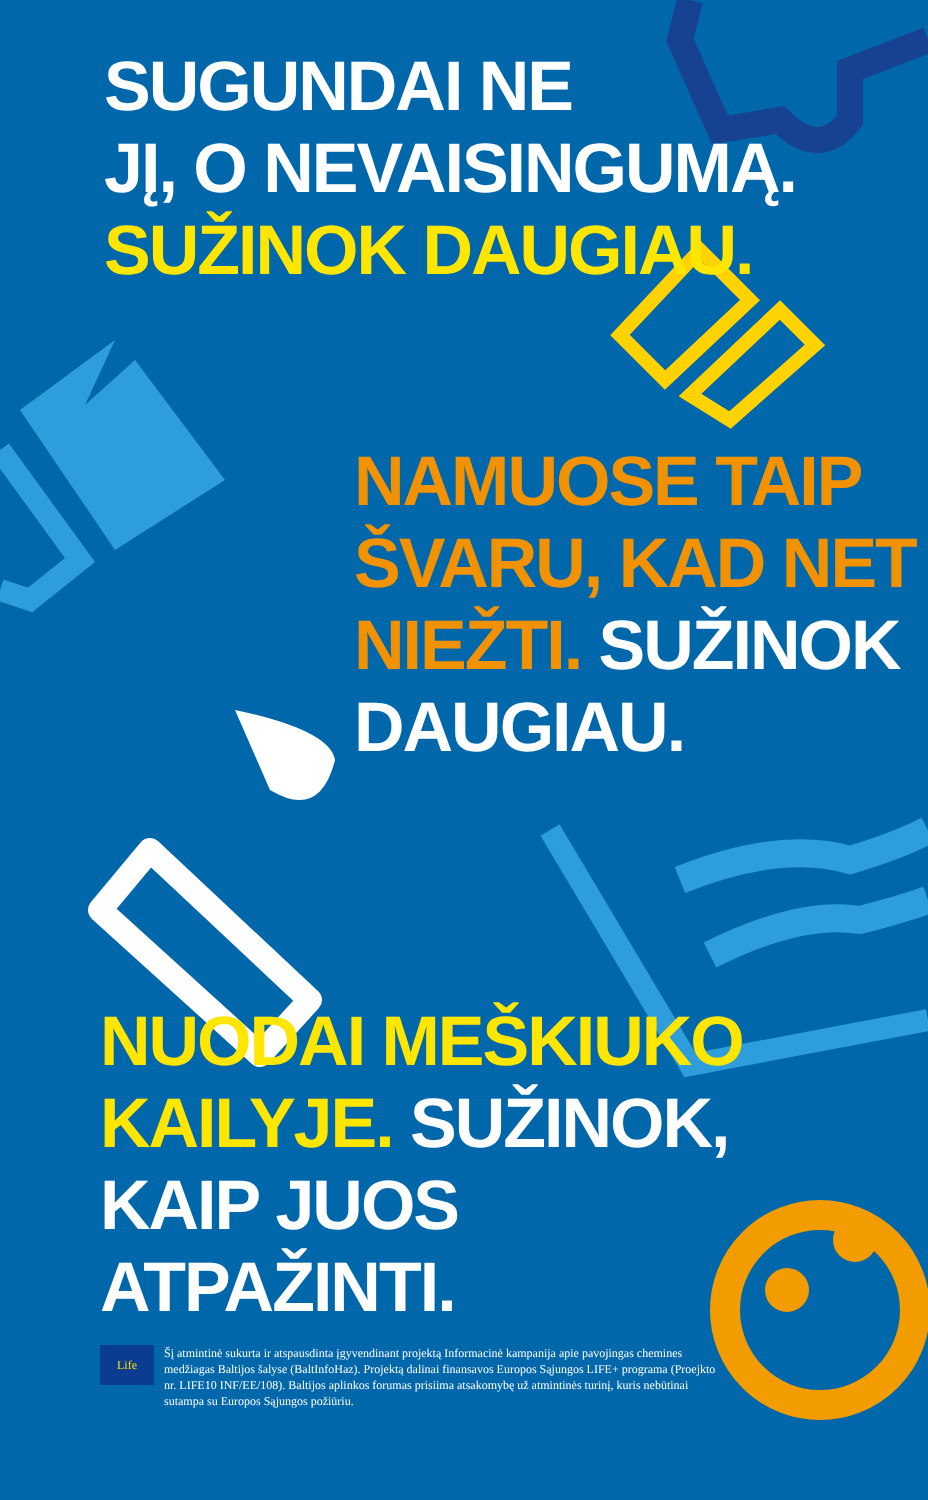SUGUNDAI NE
JĮ, O NEVAISINGUMĄ.
SUŽINOK DAUGIAU.
NAMUOSE TAIP
ŠVARU, KAD NET
NIEŽTI. SUŽINOK
DAUGIAU.
NUODAI MEŠKIUKO
KAILYJE. SUŽINOK,
KAIP JUOS
ATPAŽINTI.
Life
Šį atmintinė sukurta ir atspausdinta įgyvendinant projektą Informacinė kampanija apie pavojingas chemines medžiagas Baltijos šalyse (BaltInfoHaz). Projektą dalinai finansavos Europos Sąjungos LIFE+ programa (Proejkto nr. LIFE10 INF/EE/108). Baltijos aplinkos forumas prisiima atsakomybę už atmintinės turinį, kuris nebūtinai sutampa su Europos Sąjungos požiūriu.